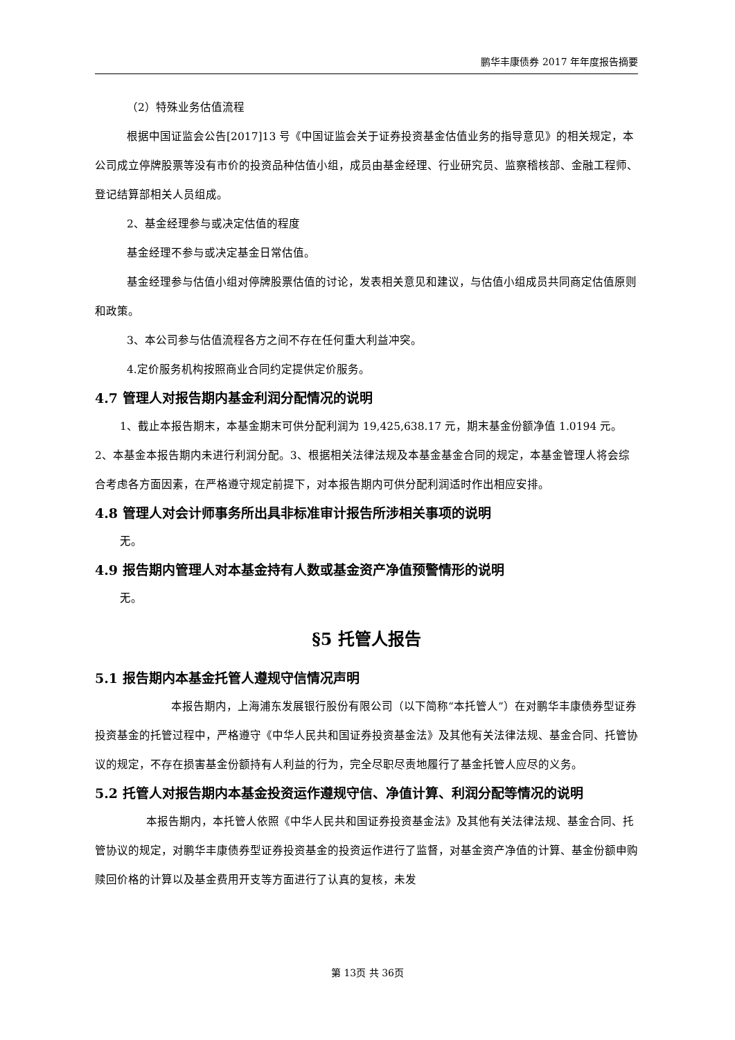鹏华丰康债券 2017 年年度报告摘要
（2）特殊业务估值流程
根据中国证监会公告[2017]13 号《中国证监会关于证券投资基金估值业务的指导意见》的相关规定，本公司成立停牌股票等没有市价的投资品种估值小组，成员由基金经理、行业研究员、监察稽核部、金融工程师、登记结算部相关人员组成。
2、基金经理参与或决定估值的程度
基金经理不参与或决定基金日常估值。
基金经理参与估值小组对停牌股票估值的讨论，发表相关意见和建议，与估值小组成员共同商定估值原则和政策。
3、本公司参与估值流程各方之间不存在任何重大利益冲突。
4.定价服务机构按照商业合同约定提供定价服务。
4.7 管理人对报告期内基金利润分配情况的说明
1、截止本报告期末，本基金期末可供分配利润为 19,425,638.17 元，期末基金份额净值 1.0194 元。2、本基金本报告期内未进行利润分配。3、根据相关法律法规及本基金基金合同的规定，本基金管理人将会综合考虑各方面因素，在严格遵守规定前提下，对本报告期内可供分配利润适时作出相应安排。
4.8 管理人对会计师事务所出具非标准审计报告所涉相关事项的说明
无。
4.9 报告期内管理人对本基金持有人数或基金资产净值预警情形的说明
无。
§5 托管人报告
5.1 报告期内本基金托管人遵规守信情况声明
本报告期内，上海浦东发展银行股份有限公司（以下简称“本托管人”）在对鹏华丰康债券型证券投资基金的托管过程中，严格遵守《中华人民共和国证券投资基金法》及其他有关法律法规、基金合同、托管协议的规定，不存在损害基金份额持有人利益的行为，完全尽职尽责地履行了基金托管人应尽的义务。
5.2 托管人对报告期内本基金投资运作遵规守信、净值计算、利润分配等情况的说明
本报告期内，本托管人依照《中华人民共和国证券投资基金法》及其他有关法律法规、基金合同、托管协议的规定，对鹏华丰康债券型证券投资基金的投资运作进行了监督，对基金资产净值的计算、基金份额申购赎回价格的计算以及基金费用开支等方面进行了认真的复核，未发
第 13页 共 36页